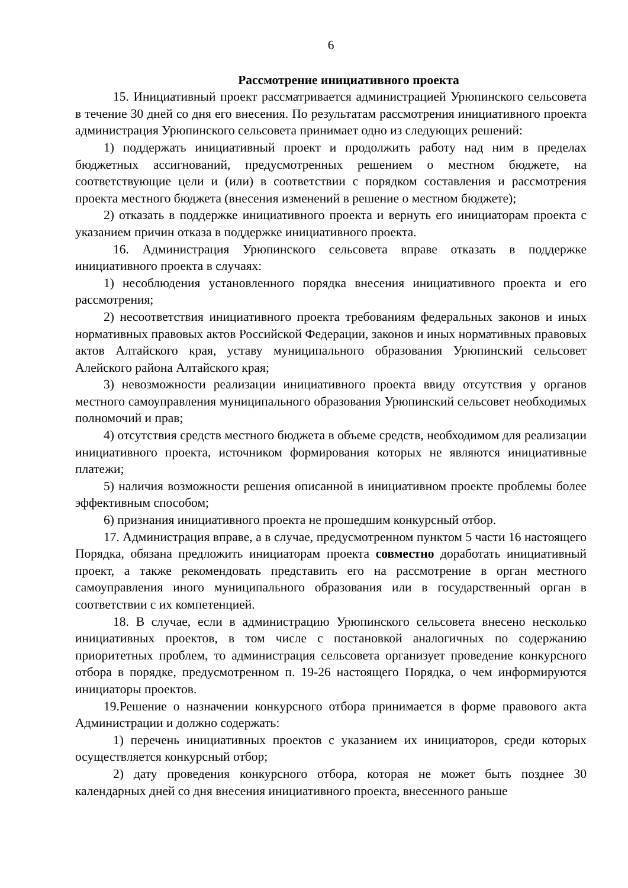6
Рассмотрение инициативного проекта
15. Инициативный проект рассматривается администрацией Урюпинского сельсовета в течение 30 дней со дня его внесения. По результатам рассмотрения инициативного проекта администрация Урюпинского сельсовета принимает одно из следующих решений:
1) поддержать инициативный проект и продолжить работу над ним в пределах бюджетных ассигнований, предусмотренных решением о местном бюджете, на соответствующие цели и (или) в соответствии с порядком составления и рассмотрения проекта местного бюджета (внесения изменений в решение о местном бюджете);
2) отказать в поддержке инициативного проекта и вернуть его инициаторам проекта с указанием причин отказа в поддержке инициативного проекта.
16. Администрация Урюпинского сельсовета вправе отказать в поддержке инициативного проекта в случаях:
1) несоблюдения установленного порядка внесения инициативного проекта и его рассмотрения;
2) несоответствия инициативного проекта требованиям федеральных законов и иных нормативных правовых актов Российской Федерации, законов и иных нормативных правовых актов Алтайского края, уставу муниципального образования Урюпинский сельсовет Алейского района Алтайского края;
3) невозможности реализации инициативного проекта ввиду отсутствия у органов местного самоуправления муниципального образования Урюпинский сельсовет необходимых полномочий и прав;
4) отсутствия средств местного бюджета в объеме средств, необходимом для реализации инициативного проекта, источником формирования которых не являются инициативные платежи;
5) наличия возможности решения описанной в инициативном проекте проблемы более эффективным способом;
6) признания инициативного проекта не прошедшим конкурсный отбор.
17. Администрация вправе, а в случае, предусмотренном пунктом 5 части 16 настоящего Порядка, обязана предложить инициаторам проекта совместно доработать инициативный проект, а также рекомендовать представить его на рассмотрение в орган местного самоуправления иного муниципального образования или в государственный орган в соответствии с их компетенцией.
18. В случае, если в администрацию Урюпинского сельсовета внесено несколько инициативных проектов, в том числе с постановкой аналогичных по содержанию приоритетных проблем, то администрация сельсовета организует проведение конкурсного отбора в порядке, предусмотренном п. 19-26 настоящего Порядка, о чем информируются инициаторы проектов.
19.Решение о назначении конкурсного отбора принимается в форме правового акта Администрации и должно содержать:
1) перечень инициативных проектов с указанием их инициаторов, среди которых осуществляется конкурсный отбор;
2) дату проведения конкурсного отбора, которая не может быть позднее 30 календарных дней со дня внесения инициативного проекта, внесенного раньше